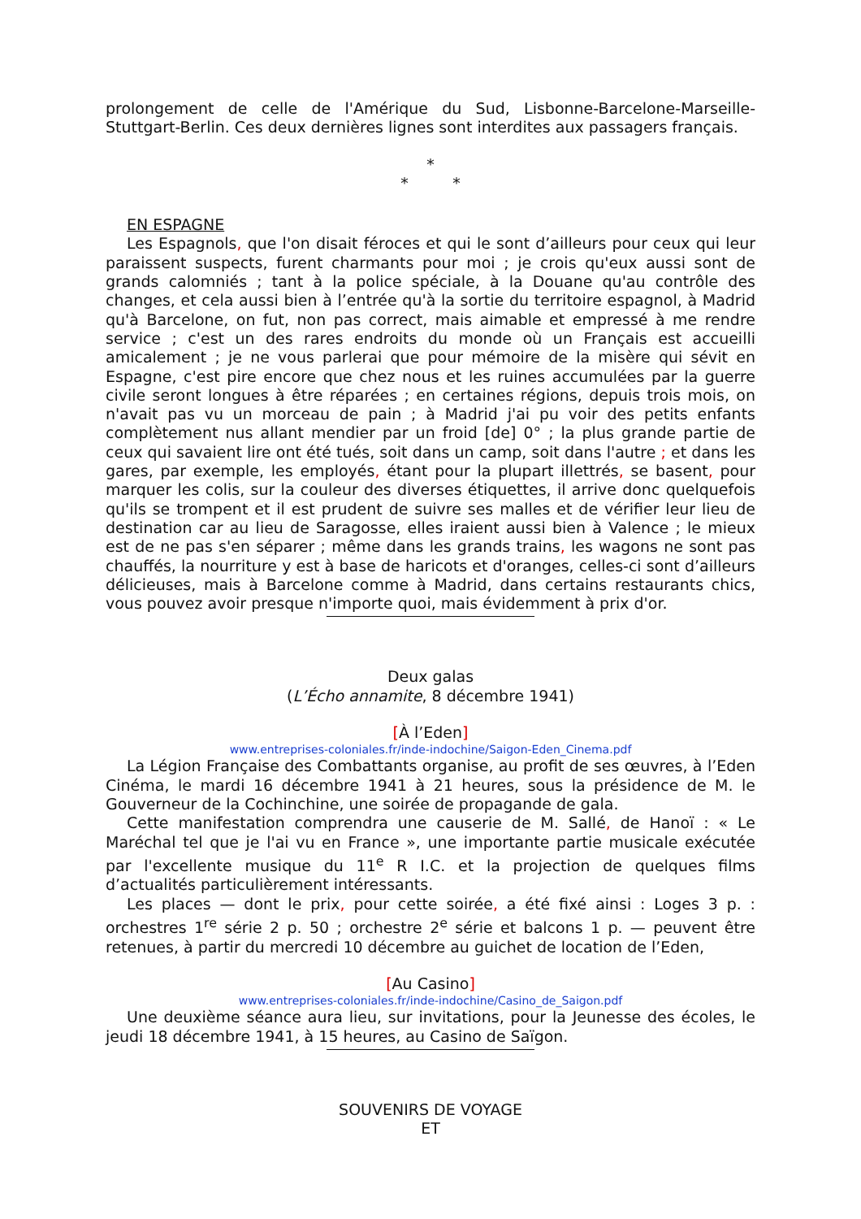prolongement de celle de l'Amérique du Sud, Lisbonne-Barcelone-Marseille-Stuttgart-Berlin. Ces deux dernières lignes sont interdites aux passagers français.
*
* *
EN ESPAGNE
Les Espagnols, que l'on disait féroces et qui le sont d’ailleurs pour ceux qui leur paraissent suspects, furent charmants pour moi ; je crois qu'eux aussi sont de grands calomniés ; tant à la police spéciale, à la Douane qu'au contrôle des changes, et cela aussi bien à l’entrée qu'à la sortie du territoire espagnol, à Madrid qu'à Barcelone, on fut, non pas correct, mais aimable et empressé à me rendre service ; c'est un des rares endroits du monde où un Français est accueilli amicalement ; je ne vous parlerai que pour mémoire de la misère qui sévit en Espagne, c'est pire encore que chez nous et les ruines accumulées par la guerre civile seront longues à être réparées ; en certaines régions, depuis trois mois, on n'avait pas vu un morceau de pain ; à Madrid j'ai pu voir des petits enfants complètement nus allant mendier par un froid [de] 0° ; la plus grande partie de ceux qui savaient lire ont été tués, soit dans un camp, soit dans l'autre ; et dans les gares, par exemple, les employés, étant pour la plupart illettrés, se basent, pour marquer les colis, sur la couleur des diverses étiquettes, il arrive donc quelquefois qu'ils se trompent et il est prudent de suivre ses malles et de vérifier leur lieu de destination car au lieu de Saragosse, elles iraient aussi bien à Valence ; le mieux est de ne pas s'en séparer ; même dans les grands trains, les wagons ne sont pas chauffés, la nourriture y est à base de haricots et d'oranges, celles-ci sont d’ailleurs délicieuses, mais à Barcelone comme à Madrid, dans certains restaurants chics, vous pouvez avoir presque n'importe quoi, mais évidemment à prix d'or.
Deux galas
(L’Écho annamite, 8 décembre 1941)
[À l’Eden]
www.entreprises-coloniales.fr/inde-indochine/Saigon-Eden_Cinema.pdf
La Légion Française des Combattants organise, au profit de ses œuvres, à l’Eden Cinéma, le mardi 16 décembre 1941 à 21 heures, sous la présidence de M. le Gouverneur de la Cochinchine, une soirée de propagande de gala.
Cette manifestation comprendra une causerie de M. Sallé, de Hanoï : « Le Maréchal tel que je l'ai vu en France », une importante partie musicale exécutée par l'excellente musique du 11<sup>e</sup> R I.C. et la projection de quelques films d’actualités particulièrement intéressants.
Les places — dont le prix, pour cette soirée, a été fixé ainsi : Loges 3 p. : orchestres 1<sup>re</sup> série 2 p. 50 ; orchestre 2<sup>e</sup> série et balcons 1 p. — peuvent être retenues, à partir du mercredi 10 décembre au guichet de location de l’Eden,
[Au Casino]
www.entreprises-coloniales.fr/inde-indochine/Casino_de_Saigon.pdf
Une deuxième séance aura lieu, sur invitations, pour la Jeunesse des écoles, le jeudi 18 décembre 1941, à 15 heures, au Casino de Saïgon.
SOUVENIRS DE VOYAGE
ET